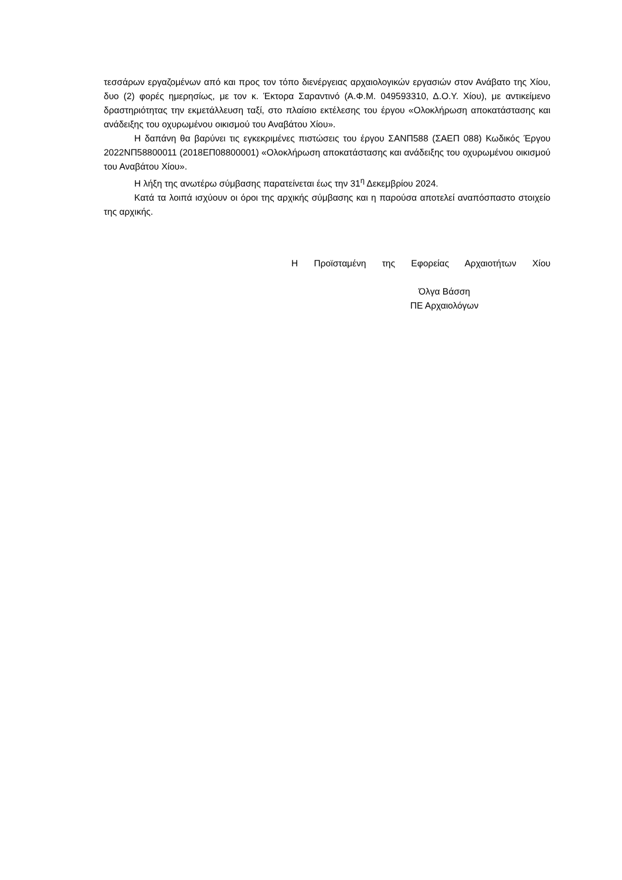τεσσάρων εργαζομένων από και προς τον τόπο διενέργειας αρχαιολογικών εργασιών στον Ανάβατο της Χίου, δυο (2) φορές ημερησίως, με τον κ. Έκτορα Σαραντινό (Α.Φ.Μ. 049593310, Δ.Ο.Υ. Χίου), με αντικείμενο δραστηριότητας την εκμετάλλευση ταξί, στο πλαίσιο εκτέλεσης του έργου «Ολοκλήρωση αποκατάστασης και ανάδειξης του οχυρωμένου οικισμού του Αναβάτου Χίου».
Η δαπάνη θα βαρύνει τις εγκεκριμένες πιστώσεις του έργου ΣΑΝΠ588 (ΣΑΕΠ 088) Κωδικός Έργου 2022ΝΠ58800011 (2018ΕΠ08800001) «Ολοκλήρωση αποκατάστασης και ανάδειξης του οχυρωμένου οικισμού του Αναβάτου Χίου».
Η λήξη της ανωτέρω σύμβασης παρατείνεται έως την 31<sup>η</sup> Δεκεμβρίου 2024.
Κατά τα λοιπά ισχύουν οι όροι της αρχικής σύμβασης και η παρούσα αποτελεί αναπόσπαστο στοιχείο της αρχικής.
Η Προϊσταμένη της Εφορείας Αρχαιοτήτων Χίου
Όλγα Βάσση
ΠΕ Αρχαιολόγων